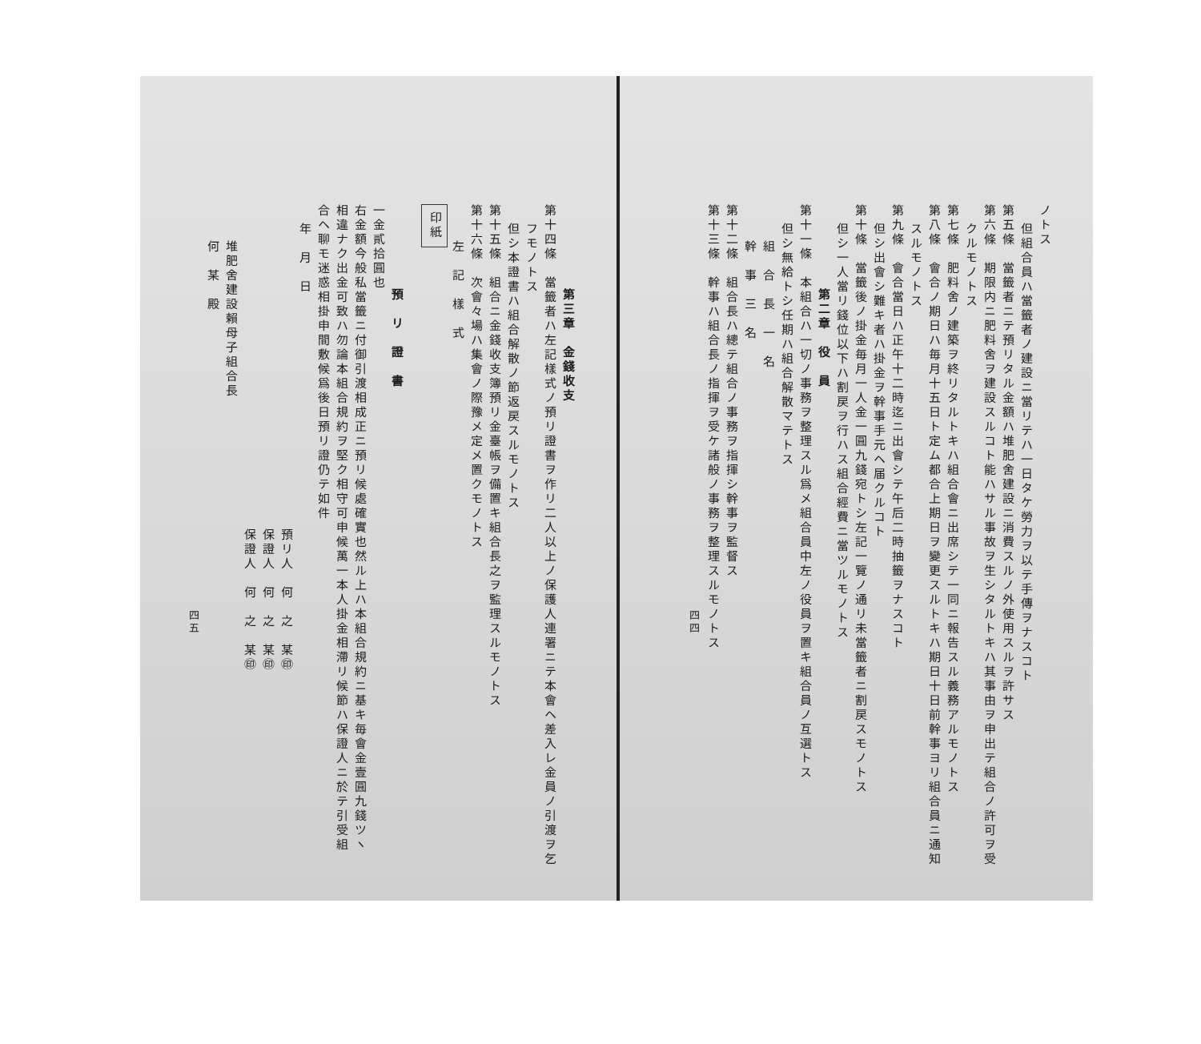ノトス
但組合員ハ當籤者ノ建設ニ當リテハ一日タケ勞力ヲ以テ手傳ヲナスコト
第五條　當籤者ニテ預リタル金額ハ堆肥舍建設ニ消費スルノ外使用スルヲ許サス
第六條　期限内ニ肥料舍ヲ建設スルコト能ハサル事故ヲ生シタルトキハ其事由ヲ申出テ組合ノ許可ヲ受
クルモノトス
第七條　肥料舍ノ建築ヲ終リタルトキハ組合會ニ出席シテ一同ニ報告スル義務アルモノトス
第八條　會合ノ期日ハ毎月十五日ト定ム都合上期日ヲ變更スルトキハ期日十日前幹事ヨリ組合員ニ通知
スルモノトス
第九條　會合當日ハ正午十二時迄ニ出會シテ午后二時抽籤ヲナスコト
但シ出會シ難キ者ハ掛金ヲ幹事手元ヘ届クルコト
第十條　當籤後ノ掛金毎月一人金一圓九錢宛トシ左記一覽ノ通リ未當籤者ニ割戻スモノトス
但シ一人當リ錢位以下ハ割戻ヲ行ハス組合經費ニ當ツルモノトス
第二章　役　員
第十一條　本組合ハ一切ノ事務ヲ整理スル爲メ組合員中左ノ役員ヲ置キ組合員ノ互選トス
但シ無給トシ任期ハ組合解散マテトス
組　合　長　一　名
幹　事　三　名
第十二條　組合長ハ總テ組合ノ事務ヲ指揮シ幹事ヲ監督ス
第十三條　幹事ハ組合長ノ指揮ヲ受ケ諸般ノ事務ヲ整理スルモノトス
四四
第三章　金錢收支
第十四條　當籤者ハ左記樣式ノ預リ證書ヲ作リ二人以上ノ保護人連署ニテ本會ヘ差入レ金員ノ引渡ヲ乞
フモノトス
但シ本證書ハ組合解散ノ節返戻スルモノトス
第十五條　組合ニ金錢收支簿預リ金臺帳ヲ備置キ組合長之ヲ監理スルモノトス
第十六條　次會々場ハ集會ノ際豫メ定メ置クモノトス
左　記　樣　式
印紙
預　リ　證　書
一金貳拾圓也
右金額今般私當籤ニ付御引渡相成正ニ預リ候處確實也然ル上ハ本組合規約ニ基キ毎會金壹圓九錢ツヽ
相違ナク出金可致ハ勿論本組合規約ヲ堅ク相守可申候萬一本人掛金相滯リ候節ハ保證人ニ於テ引受組
合ヘ聊モ迷惑相掛申間敷候爲後日預リ證仍テ如件
年　月　日
預リ人　何　之　某㊞
保證人　何　之　某㊞
保證人　何　之　某㊞
堆肥舍建設賴母子組合長
何　某　殿
四五